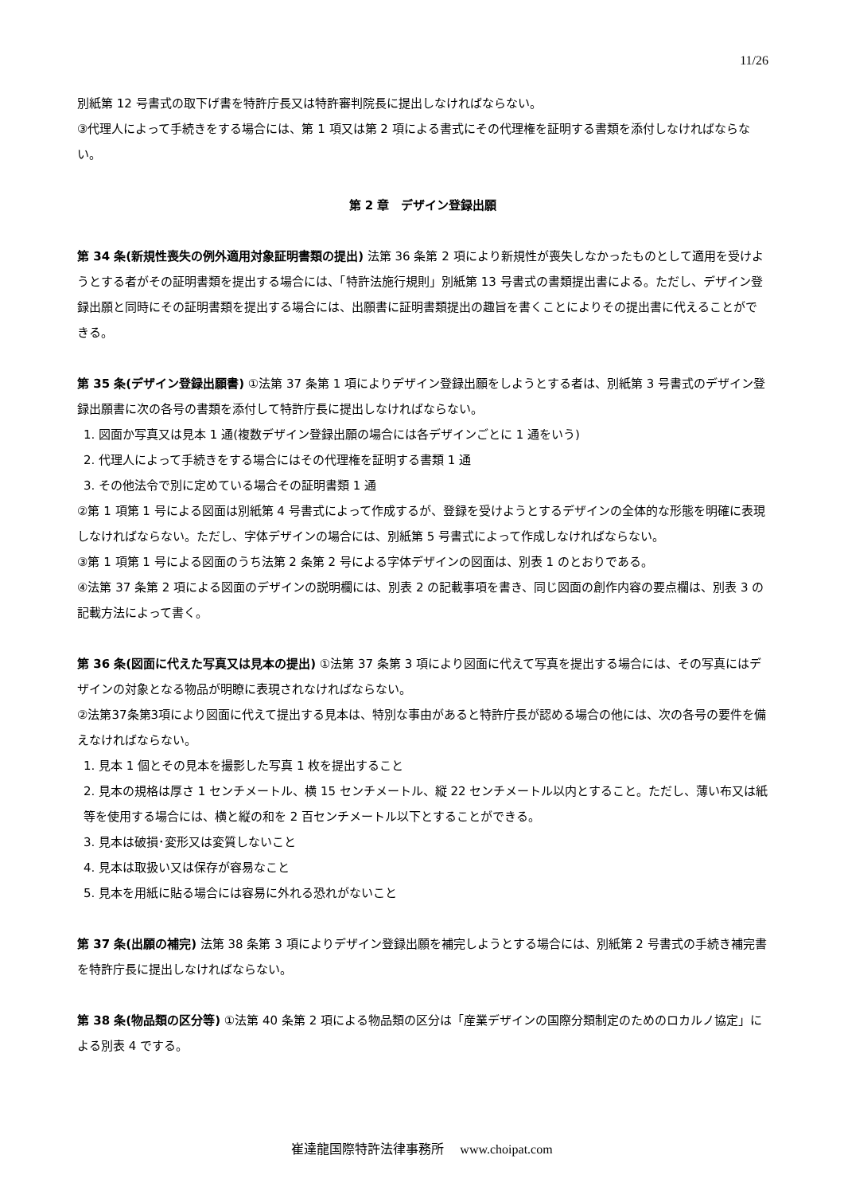11/26
別紙第 12 号書式の取下げ書を特許庁長又は特許審判院長に提出しなければならない。
③代理人によって手続きをする場合には、第 1 項又は第 2 項による書式にその代理権を証明する書類を添付しなければならない。
第 2 章　デザイン登録出願
第 34 条(新規性喪失の例外適用対象証明書類の提出) 法第 36 条第 2 項により新規性が喪失しなかったものとして適用を受けようとする者がその証明書類を提出する場合には、「特許法施行規則」別紙第 13 号書式の書類提出書による。ただし、デザイン登録出願と同時にその証明書類を提出する場合には、出願書に証明書類提出の趣旨を書くことによりその提出書に代えることができる。
第 35 条(デザイン登録出願書) ①法第 37 条第 1 項によりデザイン登録出願をしようとする者は、別紙第 3 号書式のデザイン登録出願書に次の各号の書類を添付して特許庁長に提出しなければならない。
1. 図面か写真又は見本 1 通(複数デザイン登録出願の場合には各デザインごとに 1 通をいう)
2. 代理人によって手続きをする場合にはその代理権を証明する書類 1 通
3. その他法令で別に定めている場合その証明書類 1 通
②第 1 項第 1 号による図面は別紙第 4 号書式によって作成するが、登録を受けようとするデザインの全体的な形態を明確に表現しなければならない。ただし、字体デザインの場合には、別紙第 5 号書式によって作成しなければならない。
③第 1 項第 1 号による図面のうち法第 2 条第 2 号による字体デザインの図面は、別表 1 のとおりである。
④法第 37 条第 2 項による図面のデザインの説明欄には、別表 2 の記載事項を書き、同じ図面の創作内容の要点欄は、別表 3 の記載方法によって書く。
第 36 条(図面に代えた写真又は見本の提出) ①法第 37 条第 3 項により図面に代えて写真を提出する場合には、その写真にはデザインの対象となる物品が明瞭に表現されなければならない。
②法第37条第3項により図面に代えて提出する見本は、特別な事由があると特許庁長が認める場合の他には、次の各号の要件を備えなければならない。
1. 見本 1 個とその見本を撮影した写真 1 枚を提出すること
2. 見本の規格は厚さ 1 センチメートル、横 15 センチメートル、縦 22 センチメートル以内とすること。ただし、薄い布又は紙等を使用する場合には、横と縦の和を 2 百センチメートル以下とすることができる。
3. 見本は破損･変形又は変質しないこと
4. 見本は取扱い又は保存が容易なこと
5. 見本を用紙に貼る場合には容易に外れる恐れがないこと
第 37 条(出願の補完) 法第 38 条第 3 項によりデザイン登録出願を補完しようとする場合には、別紙第 2 号書式の手続き補完書を特許庁長に提出しなければならない。
第 38 条(物品類の区分等) ①法第 40 条第 2 項による物品類の区分は「産業デザインの国際分類制定のためのロカルノ協定」による別表 4 でする。
崔達龍国際特許法律事務所　 www.choipat.com